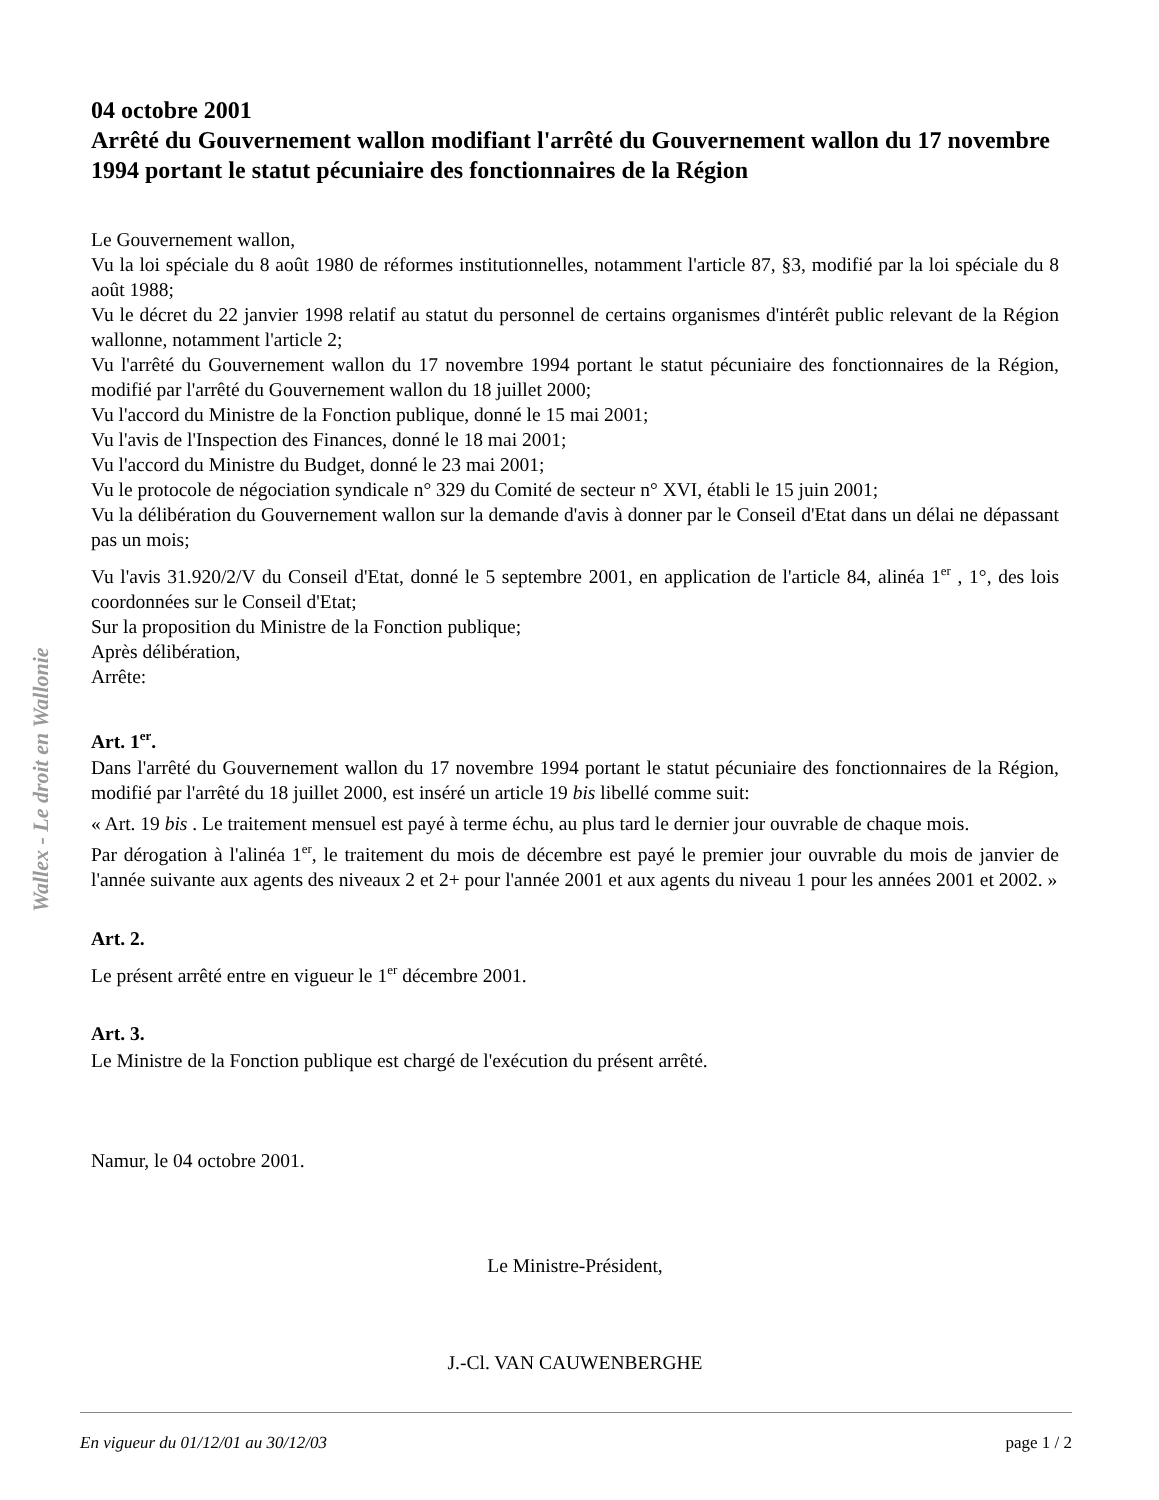Wallex - Le droit en Wallonie
04 octobre 2001
Arrêté du Gouvernement wallon modifiant l'arrêté du Gouvernement wallon du 17 novembre 1994 portant le statut pécuniaire des fonctionnaires de la Région
Le Gouvernement wallon,
Vu la loi spéciale du 8 août 1980 de réformes institutionnelles, notamment l'article 87, §3, modifié par la loi spéciale du 8 août 1988;
Vu le décret du 22 janvier 1998 relatif au statut du personnel de certains organismes d'intérêt public relevant de la Région wallonne, notamment l'article 2;
Vu l'arrêté du Gouvernement wallon du 17 novembre 1994 portant le statut pécuniaire des fonctionnaires de la Région, modifié par l'arrêté du Gouvernement wallon du 18 juillet 2000;
Vu l'accord du Ministre de la Fonction publique, donné le 15 mai 2001;
Vu l'avis de l'Inspection des Finances, donné le 18 mai 2001;
Vu l'accord du Ministre du Budget, donné le 23 mai 2001;
Vu le protocole de négociation syndicale n° 329 du Comité de secteur n° XVI, établi le 15 juin 2001;
Vu la délibération du Gouvernement wallon sur la demande d'avis à donner par le Conseil d'Etat dans un délai ne dépassant pas un mois;
Vu l'avis 31.920/2/V du Conseil d'Etat, donné le 5 septembre 2001, en application de l'article 84, alinéa 1<sup>er</sup> , 1°, des lois coordonnées sur le Conseil d'Etat;
Sur la proposition du Ministre de la Fonction publique;
Après délibération,
Arrête:
Art. 1<sup>er</sup>.
Dans l'arrêté du Gouvernement wallon du 17 novembre 1994 portant le statut pécuniaire des fonctionnaires de la Région, modifié par l'arrêté du 18 juillet 2000, est inséré un article 19 bis libellé comme suit:
« Art. 19 bis . Le traitement mensuel est payé à terme échu, au plus tard le dernier jour ouvrable de chaque mois.
Par dérogation à l'alinéa 1<sup>er</sup>, le traitement du mois de décembre est payé le premier jour ouvrable du mois de janvier de l'année suivante aux agents des niveaux 2 et 2+ pour l'année 2001 et aux agents du niveau 1 pour les années 2001 et 2002. »
Art. 2.
Le présent arrêté entre en vigueur le 1<sup>er</sup> décembre 2001.
Art. 3.
Le Ministre de la Fonction publique est chargé de l'exécution du présent arrêté.
Namur, le 04 octobre 2001.
Le Ministre-Président,
J.-Cl. VAN CAUWENBERGHE
En vigueur du 01/12/01 au 30/12/03 page 1 / 2